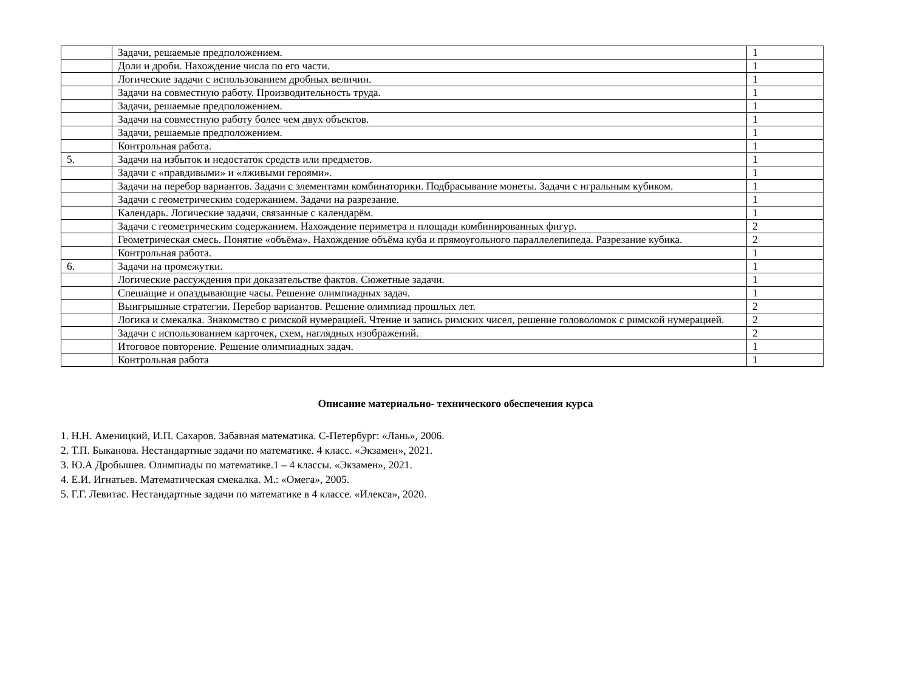| | Задачи, решаемые предположением. | 1 |
| | Доли и дроби. Нахождение числа по его части. | 1 |
| | Логические задачи с использованием дробных величин. | 1 |
| | Задачи на совместную работу. Производительность труда. | 1 |
| | Задачи, решаемые предположением. | 1 |
| | Задачи на совместную работу более чем двух объектов. | 1 |
| | Задачи, решаемые предположением. | 1 |
| | Контрольная работа. | 1 |
| 5. | Задачи на избыток и недостаток средств или предметов. | 1 |
| | Задачи с «правдивыми» и «лживыми героями». | 1 |
| | Задачи на перебор вариантов. Задачи с элементами комбинаторики. Подбрасывание монеты. Задачи с игральным кубиком. | 1 |
| | Задачи с геометрическим содержанием. Задачи на разрезание. | 1 |
| | Календарь. Логические задачи, связанные с календарём. | 1 |
| | Задачи с геометрическим содержанием. Нахождение периметра и площади комбинированных фигур. | 2 |
| | Геометрическая смесь. Понятие «объёма». Нахождение объёма куба и прямоугольного параллелепипеда. Разрезание кубика. | 2 |
| | Контрольная работа. | 1 |
| 6. | Задачи на промежутки. | 1 |
| | Логические рассуждения при доказательстве фактов. Сюжетные задачи. | 1 |
| | Спешащие и опаздывающие часы. Решение олимпиадных задач. | 1 |
| | Выигрышные стратегии. Перебор вариантов. Решение олимпиад прошлых лет. | 2 |
| | Логика и смекалка. Знакомство с римской нумерацией. Чтение и запись римских чисел, решение головоломок с римской нумерацией. | 2 |
| | Задачи с использованием карточек, схем, наглядных изображений. | 2 |
| | Итоговое повторение. Решение олимпиадных задач. | 1 |
| | Контрольная работа | 1 |
Описание материально- технического обеспечения курса
1. Н.Н. Аменицкий, И.П. Сахаров. Забавная математика. С-Петербург: «Лань», 2006.
2. Т.П. Быканова. Нестандартные задачи по математике. 4 класс. «Экзамен», 2021.
3. Ю.А Дробышев. Олимпиады по математике.1 – 4 классы. «Экзамен», 2021.
4. Е.И. Игнатьев. Математическая смекалка. М.: «Омега», 2005.
5. Г.Г. Левитас. Нестандартные задачи по математике в 4 классе. «Илекса», 2020.